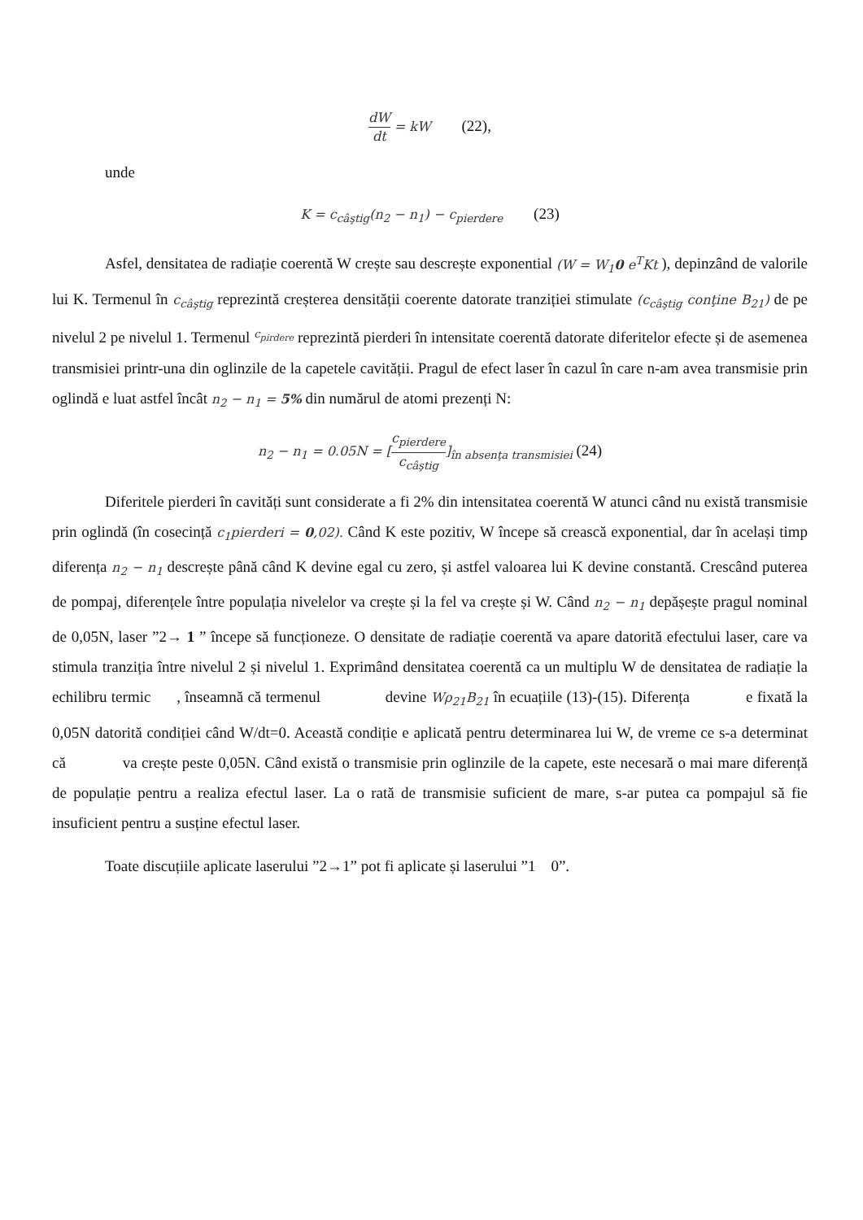dW dt = kW (22),
unde
K = c<sub>câştig</sub>(n<sub>2</sub> − n<sub>1</sub>) − c<sub>pierdere</sub> (23)
Asfel, densitatea de radiație coerentă W crește sau descrește exponential (W = W<sub>1</sub>0 e<sup>T</sup>Kt ), depinzând de valorile lui K. Termenul în c<sub>câştig</sub> reprezintă creșterea densității coerente datorate tranziției stimulate (c<sub>câştig</sub> conţine B<sub>21</sub>) de pe nivelul 2 pe nivelul 1. Termenul <sup>c<sub>pirdere</sub></sup> reprezintă pierderi în intensitate coerentă datorate diferitelor efecte și de asemenea transmisiei printr-una din oglinzile de la capetele cavității. Pragul de efect laser în cazul în care n-am avea transmisie prin oglindă e luat astfel încât n<sub>2</sub> − n<sub>1</sub> = 5% din numărul de atomi prezenți N:
n<sub>2</sub> − n<sub>1</sub> = 0.05N = [c<sub>pierdere</sub> c<sub>câştig</sub>]<sub>în absenţa transmisiei</sub> (24)
Diferitele pierderi în cavități sunt considerate a fi 2% din intensitatea coerentă W atunci când nu există transmisie prin oglindă (în cosecință c<sub>1</sub>pierderi = 0,02). Când K este pozitiv, W începe să crească exponential, dar în același timp diferența n<sub>2</sub> − n<sub>1</sub> descrește până când K devine egal cu zero, și astfel valoarea lui K devine constantă. Crescând puterea de pompaj, diferențele între populația nivelelor va crește și la fel va crește și W. Când n<sub>2</sub> − n<sub>1</sub> depășește pragul nominal de 0,05N, laser ”2→ 1 ” începe să funcționeze. O densitate de radiație coerentă va apare datorită efectului laser, care va stimula tranziția între nivelul 2 și nivelul 1. Exprimând densitatea coerentă ca un multiplu W de densitatea de radiație la echilibru termic , înseamnă că termenul devine Wρ<sub>21</sub>B<sub>21</sub> în ecuațiile (13)-(15). Diferența e fixată la 0,05N datorită condiției când W/dt=0. Această condiție e aplicată pentru determinarea lui W, de vreme ce s-a determinat că va crește peste 0,05N. Când există o transmisie prin oglinzile de la capete, este necesară o mai mare diferență de populație pentru a realiza efectul laser. La o rată de transmisie suficient de mare, s-ar putea ca pompajul să fie insuficient pentru a susține efectul laser.
Toate discuțiile aplicate laserului ”2→1” pot fi aplicate și laserului ”1 0”.